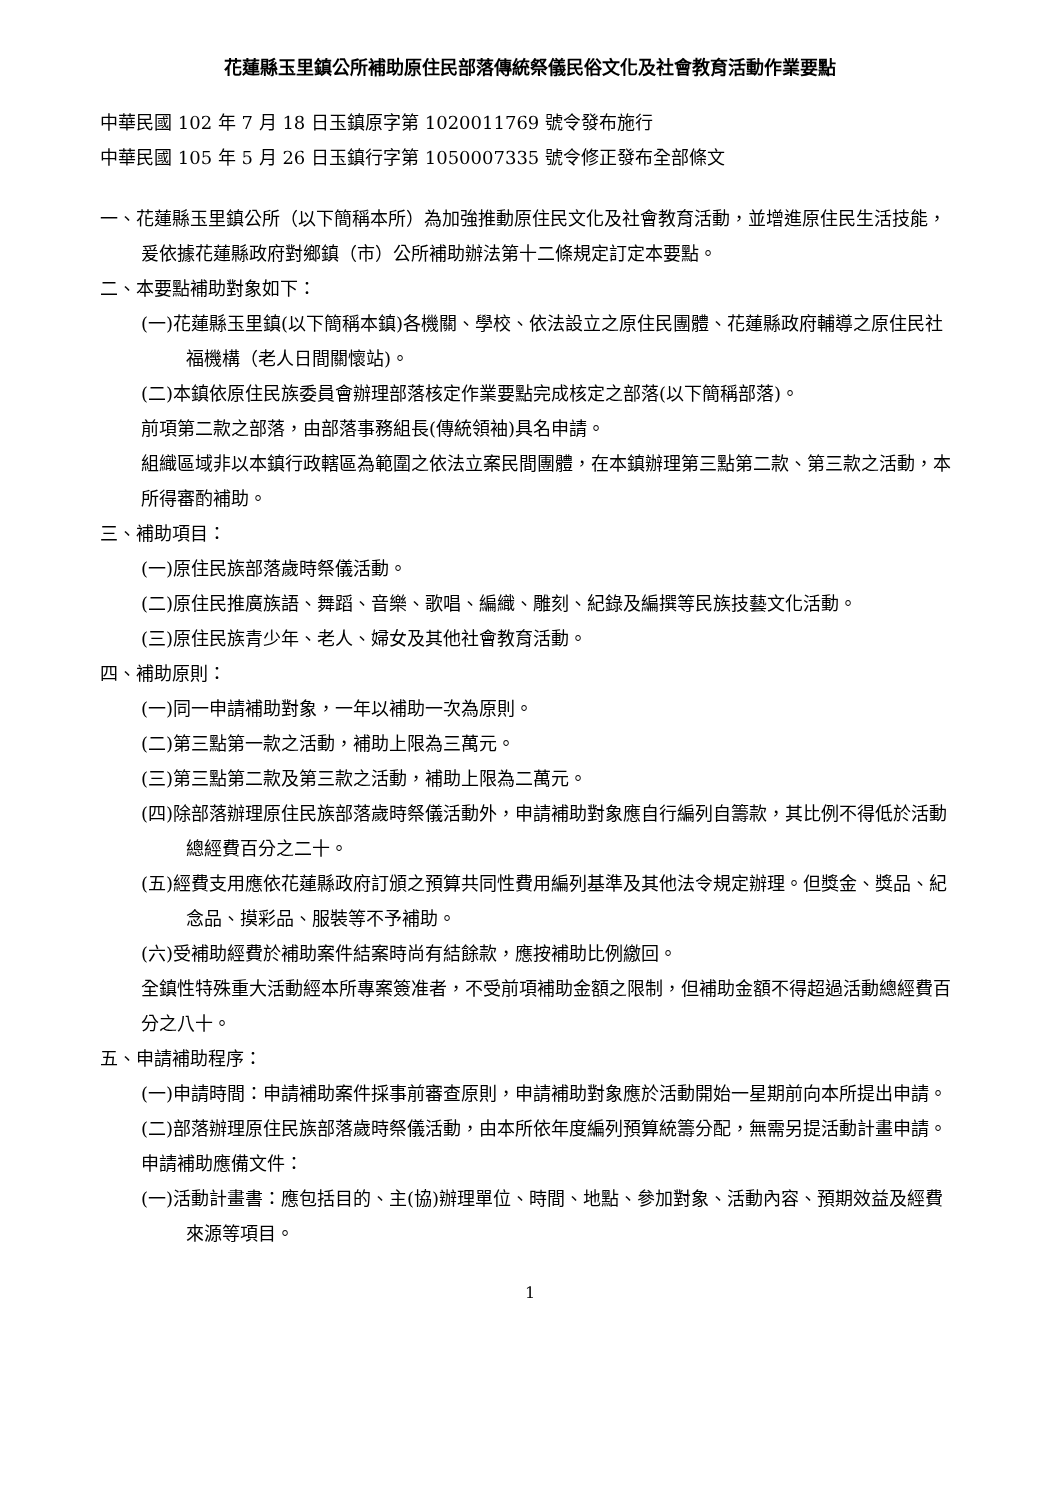花蓮縣玉里鎮公所補助原住民部落傳統祭儀民俗文化及社會教育活動作業要點
中華民國 102 年 7 月 18 日玉鎮原字第 1020011769 號令發布施行
中華民國 105 年 5 月 26 日玉鎮行字第 1050007335 號令修正發布全部條文
一、花蓮縣玉里鎮公所（以下簡稱本所）為加強推動原住民文化及社會教育活動，並增進原住民生活技能，爰依據花蓮縣政府對鄉鎮（市）公所補助辦法第十二條規定訂定本要點。
二、本要點補助對象如下：
(一)花蓮縣玉里鎮(以下簡稱本鎮)各機關、學校、依法設立之原住民團體、花蓮縣政府輔導之原住民社福機構（老人日間關懷站)。
(二)本鎮依原住民族委員會辦理部落核定作業要點完成核定之部落(以下簡稱部落)。
前項第二款之部落，由部落事務組長(傳統領袖)具名申請。
組織區域非以本鎮行政轄區為範圍之依法立案民間團體，在本鎮辦理第三點第二款、第三款之活動，本所得審酌補助。
三、補助項目：
(一)原住民族部落歲時祭儀活動。
(二)原住民推廣族語、舞蹈、音樂、歌唱、編織、雕刻、紀錄及編撰等民族技藝文化活動。
(三)原住民族青少年、老人、婦女及其他社會教育活動。
四、補助原則：
(一)同一申請補助對象，一年以補助一次為原則。
(二)第三點第一款之活動，補助上限為三萬元。
(三)第三點第二款及第三款之活動，補助上限為二萬元。
(四)除部落辦理原住民族部落歲時祭儀活動外，申請補助對象應自行編列自籌款，其比例不得低於活動總經費百分之二十。
(五)經費支用應依花蓮縣政府訂頒之預算共同性費用編列基準及其他法令規定辦理。但獎金、獎品、紀念品、摸彩品、服裝等不予補助。
(六)受補助經費於補助案件結案時尚有結餘款，應按補助比例繳回。
全鎮性特殊重大活動經本所專案簽准者，不受前項補助金額之限制，但補助金額不得超過活動總經費百分之八十。
五、申請補助程序：
(一)申請時間：申請補助案件採事前審查原則，申請補助對象應於活動開始一星期前向本所提出申請。
(二)部落辦理原住民族部落歲時祭儀活動，由本所依年度編列預算統籌分配，無需另提活動計畫申請。
申請補助應備文件：
(一)活動計畫書：應包括目的、主(協)辦理單位、時間、地點、參加對象、活動內容、預期效益及經費來源等項目。
1